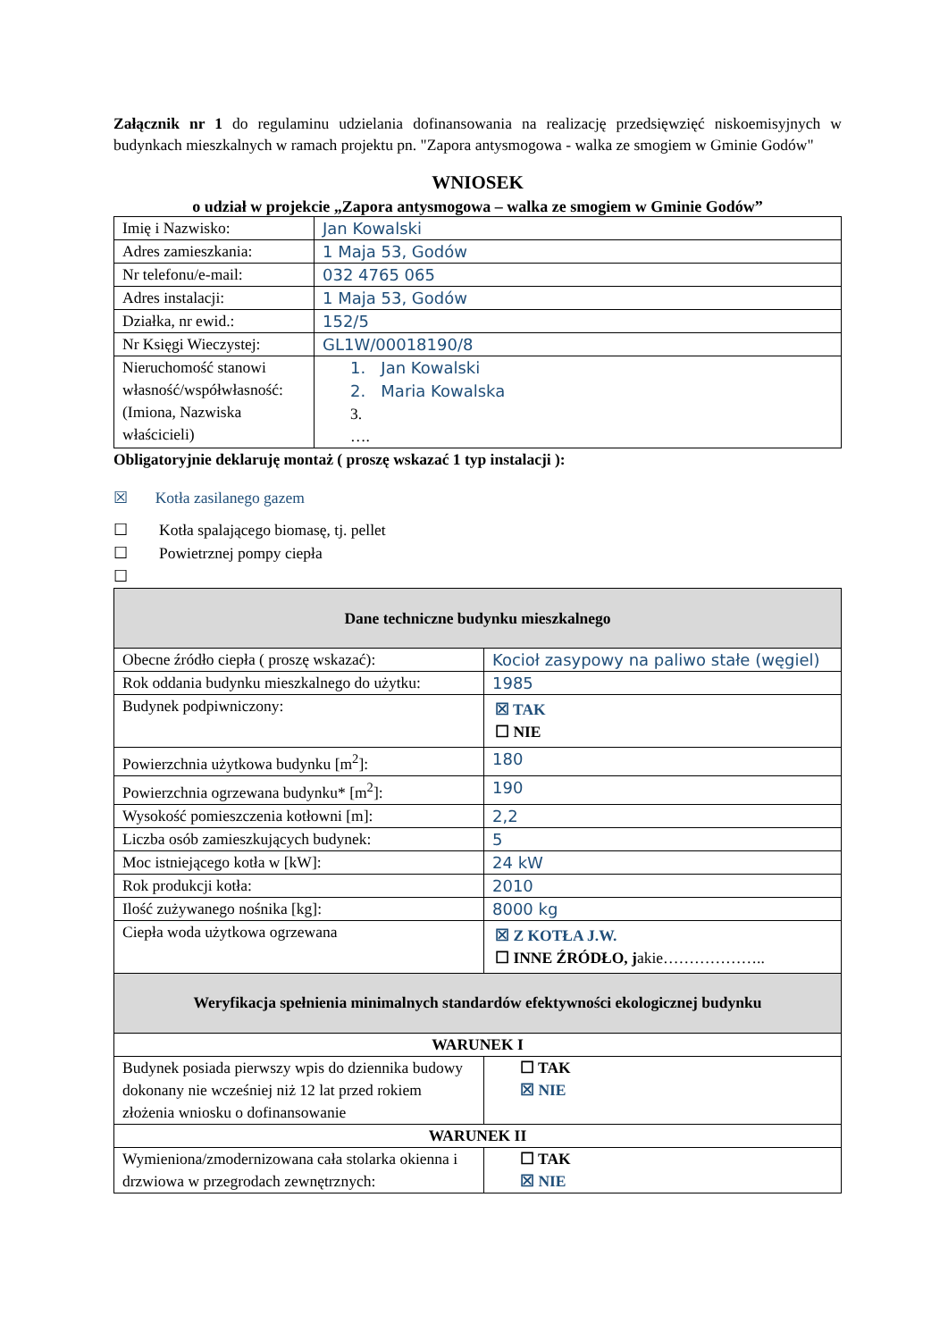Załącznik nr 1 do regulaminu udzielania dofinansowania na realizację przedsięwzięć niskoemisyjnych w budynkach mieszkalnych w ramach projektu pn. "Zapora antysmogowa - walka ze smogiem w Gminie Godów"
WNIOSEK
o udział w projekcie „Zapora antysmogowa – walka ze smogiem w Gminie Godów”
| Imię i Nazwisko: | Jan Kowalski |
| Adres zamieszkania: | 1 Maja 53, Godów |
| Nr telefonu/e-mail: | 032 4765 065 |
| Adres instalacji: | 1 Maja 53, Godów |
| Działka, nr ewid.: | 152/5 |
| Nr Księgi Wieczystej: | GL1W/00018190/8 |
| Nieruchomość stanowi własność/współwłasność: (Imiona, Nazwiska właścicieli) | 1. Jan Kowalski 2. Maria Kowalska 3. …. |
Obligatoryjnie deklaruję montaż ( proszę wskazać 1 typ instalacji ):
☒ Kotła zasilanego gazem
☐ Kotła spalającego biomasę, tj. pellet
☐ Powietrznej pompy ciepła
☐
| Dane techniczne budynku mieszkalnego | |
| Obecne źródło ciepła ( proszę wskazać): | Kocioł zasypowy na paliwo stałe (węgiel) |
| Rok oddania budynku mieszkalnego do użytku: | 1985 |
| Budynek podpiwniczony: | ☒ TAK ☐ NIE |
| Powierzchnia użytkowa budynku [m<sup>2</sup>]: | 180 |
| Powierzchnia ogrzewana budynku* [m<sup>2</sup>]: | 190 |
| Wysokość pomieszczenia kotłowni [m]: | 2,2 |
| Liczba osób zamieszkujących budynek: | 5 |
| Moc istniejącego kotła w [kW]: | 24 kW |
| Rok produkcji kotła: | 2010 |
| Ilość zużywanego nośnika [kg]: | 8000 kg |
| Ciepła woda użytkowa ogrzewana | ☒ Z KOTŁA J.W. ☐ INNE ŹRÓDŁO, j akie……………….. |
| Weryfikacja spełnienia minimalnych standardów efektywności ekologicznej budynku | |
| WARUNEK I | |
| Budynek posiada pierwszy wpis do dziennika budowy dokonany nie wcześniej niż 12 lat przed rokiem złożenia wniosku o dofinansowanie | ☐ TAK ☒ NIE |
| WARUNEK II | |
| Wymieniona/zmodernizowana cała stolarka okienna i drzwiowa w przegrodach zewnętrznych: | ☐ TAK ☒ NIE |